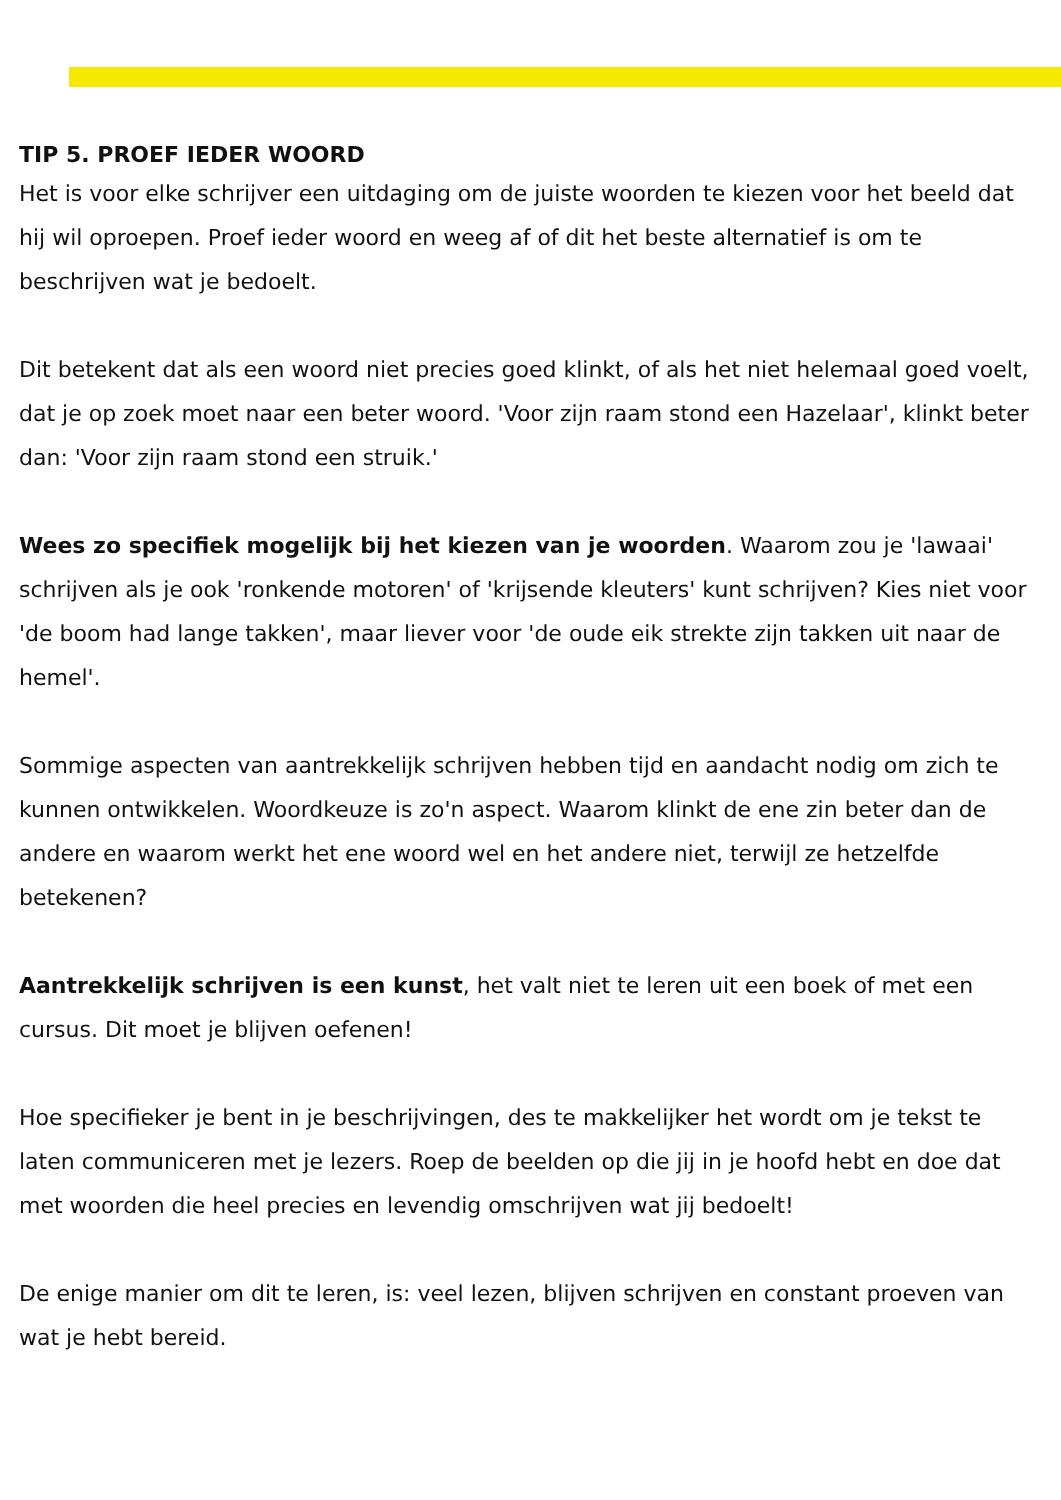TIP 5. PROEF IEDER WOORD
Het is voor elke schrijver een uitdaging om de juiste woorden te kiezen voor het beeld dat hij wil oproepen. Proef ieder woord en weeg af of dit het beste alternatief is om te beschrijven wat je bedoelt.
Dit betekent dat als een woord niet precies goed klinkt, of als het niet helemaal goed voelt, dat je op zoek moet naar een beter woord. 'Voor zijn raam stond een Hazelaar', klinkt beter dan: 'Voor zijn raam stond een struik.'
Wees zo specifiek mogelijk bij het kiezen van je woorden. Waarom zou je 'lawaai' schrijven als je ook 'ronkende motoren' of 'krijsende kleuters' kunt schrijven? Kies niet voor 'de boom had lange takken', maar liever voor 'de oude eik strekte zijn takken uit naar de hemel'.
Sommige aspecten van aantrekkelijk schrijven hebben tijd en aandacht nodig om zich te kunnen ontwikkelen. Woordkeuze is zo'n aspect. Waarom klinkt de ene zin beter dan de andere en waarom werkt het ene woord wel en het andere niet, terwijl ze hetzelfde betekenen?
Aantrekkelijk schrijven is een kunst, het valt niet te leren uit een boek of met een cursus. Dit moet je blijven oefenen!
Hoe specifieker je bent in je beschrijvingen, des te makkelijker het wordt om je tekst te laten communiceren met je lezers. Roep de beelden op die jij in je hoofd hebt en doe dat met woorden die heel precies en levendig omschrijven wat jij bedoelt!
De enige manier om dit te leren, is: veel lezen, blijven schrijven en constant proeven van wat je hebt bereid.